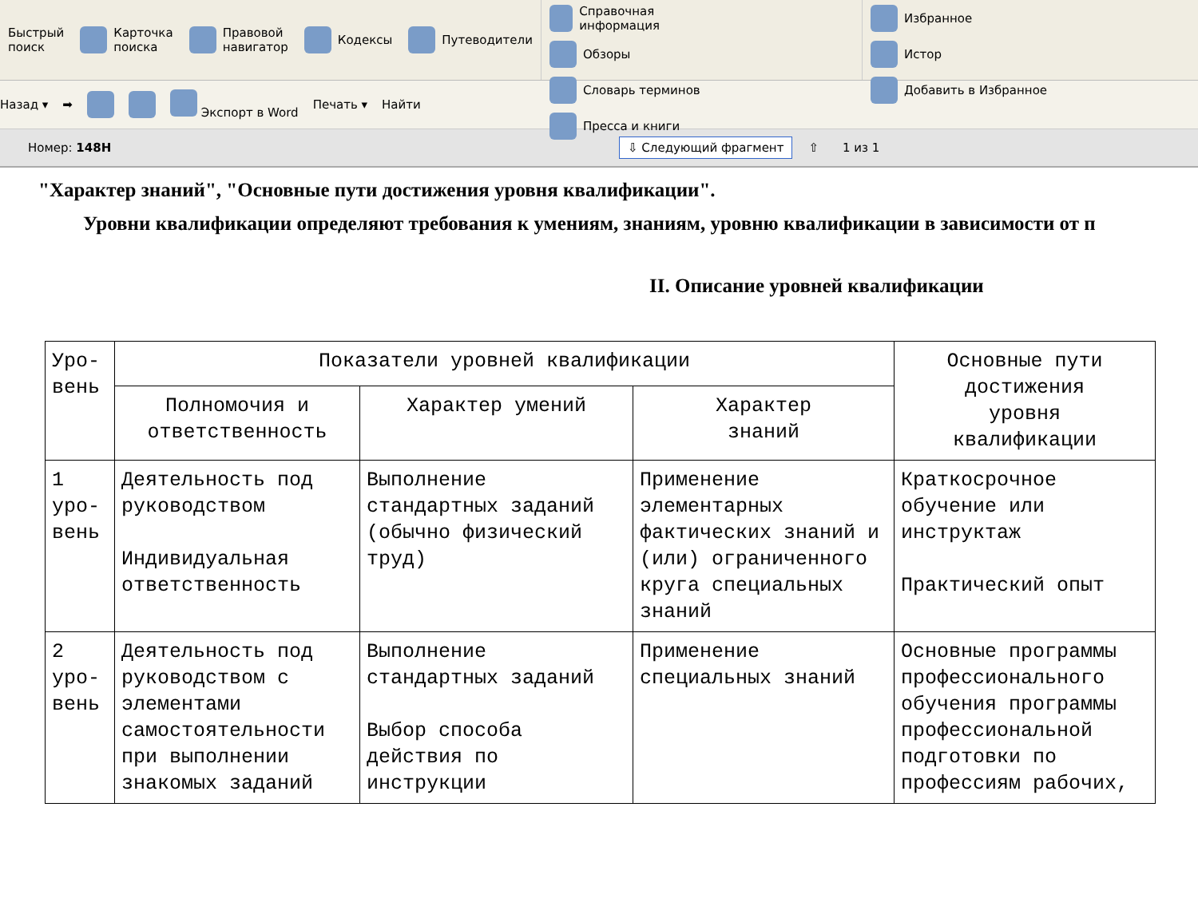Быстрый
поиск
Карточка
поиска
Правовой
навигатор
Кодексы Путеводители
Справочная информация
Обзоры
Словарь терминов
Пресса и книги
Избранное
Истор
Добавить в Избранное
Назад ▾ ➡ Экспорт в Word Печать ▾ Найти
Номер: 148Н ⇩ Следующий фрагмент ⇧ 1 из 1
"Характер знаний", "Основные пути достижения уровня квалификации".
Уровни квалификации определяют требования к умениям, знаниям, уровню квалификации в зависимости от п
II. Описание уровней квалификации
| Уро- вень | Показатели уровней квалификации | | | Основные пути достижения уровня квалификации |
| --- | --- | --- | --- | --- |
| | Полномочия и ответственность | Характер умений | Характер знаний | |
| 1 уро- вень | Деятельность под руководством Индивидуальная ответственность | Выполнение стандартных заданий (обычно физический труд) | Применение элементарных фактических знаний и (или) ограниченного круга специальных знаний | Краткосрочное обучение или инструктаж Практический опыт |
| 2 уро- вень | Деятельность под руководством с элементами самостоятельности при выполнении знакомых заданий | Выполнение стандартных заданий Выбор способа действия по инструкции | Применение специальных знаний | Основные программы профессионального обучения программы профессиональной подготовки по профессиям рабочих, |